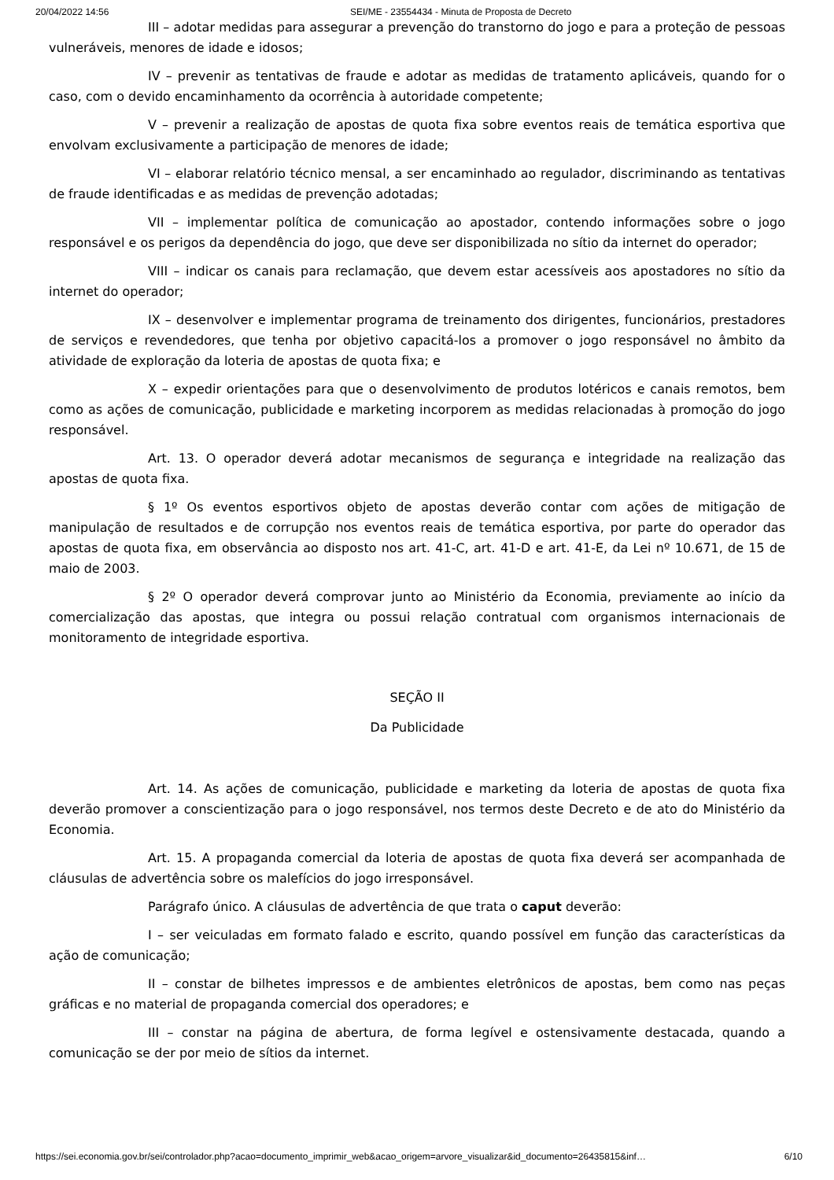20/04/2022 14:56 SEI/ME - 23554434 - Minuta de Proposta de Decreto
III – adotar medidas para assegurar a prevenção do transtorno do jogo e para a proteção de pessoas vulneráveis, menores de idade e idosos;
IV – prevenir as tentativas de fraude e adotar as medidas de tratamento aplicáveis, quando for o caso, com o devido encaminhamento da ocorrência à autoridade competente;
V – prevenir a realização de apostas de quota fixa sobre eventos reais de temática esportiva que envolvam exclusivamente a participação de menores de idade;
VI – elaborar relatório técnico mensal, a ser encaminhado ao regulador, discriminando as tentativas de fraude identificadas e as medidas de prevenção adotadas;
VII – implementar política de comunicação ao apostador, contendo informações sobre o jogo responsável e os perigos da dependência do jogo, que deve ser disponibilizada no sítio da internet do operador;
VIII – indicar os canais para reclamação, que devem estar acessíveis aos apostadores no sítio da internet do operador;
IX – desenvolver e implementar programa de treinamento dos dirigentes, funcionários, prestadores de serviços e revendedores, que tenha por objetivo capacitá-los a promover o jogo responsável no âmbito da atividade de exploração da loteria de apostas de quota fixa; e
X – expedir orientações para que o desenvolvimento de produtos lotéricos e canais remotos, bem como as ações de comunicação, publicidade e marketing incorporem as medidas relacionadas à promoção do jogo responsável.
Art. 13. O operador deverá adotar mecanismos de segurança e integridade na realização das apostas de quota fixa.
§ 1º Os eventos esportivos objeto de apostas deverão contar com ações de mitigação de manipulação de resultados e de corrupção nos eventos reais de temática esportiva, por parte do operador das apostas de quota fixa, em observância ao disposto nos art. 41-C, art. 41-D e art. 41-E, da Lei nº 10.671, de 15 de maio de 2003.
§ 2º O operador deverá comprovar junto ao Ministério da Economia, previamente ao início da comercialização das apostas, que integra ou possui relação contratual com organismos internacionais de monitoramento de integridade esportiva.
SEÇÃO II
Da Publicidade
Art. 14. As ações de comunicação, publicidade e marketing da loteria de apostas de quota fixa deverão promover a conscientização para o jogo responsável, nos termos deste Decreto e de ato do Ministério da Economia.
Art. 15. A propaganda comercial da loteria de apostas de quota fixa deverá ser acompanhada de cláusulas de advertência sobre os malefícios do jogo irresponsável.
Parágrafo único. A cláusulas de advertência de que trata o caput deverão:
I – ser veiculadas em formato falado e escrito, quando possível em função das características da ação de comunicação;
II – constar de bilhetes impressos e de ambientes eletrônicos de apostas, bem como nas peças gráficas e no material de propaganda comercial dos operadores; e
III – constar na página de abertura, de forma legível e ostensivamente destacada, quando a comunicação se der por meio de sítios da internet.
https://sei.economia.gov.br/sei/controlador.php?acao=documento_imprimir_web&acao_origem=arvore_visualizar&id_documento=26435815&inf… 6/10